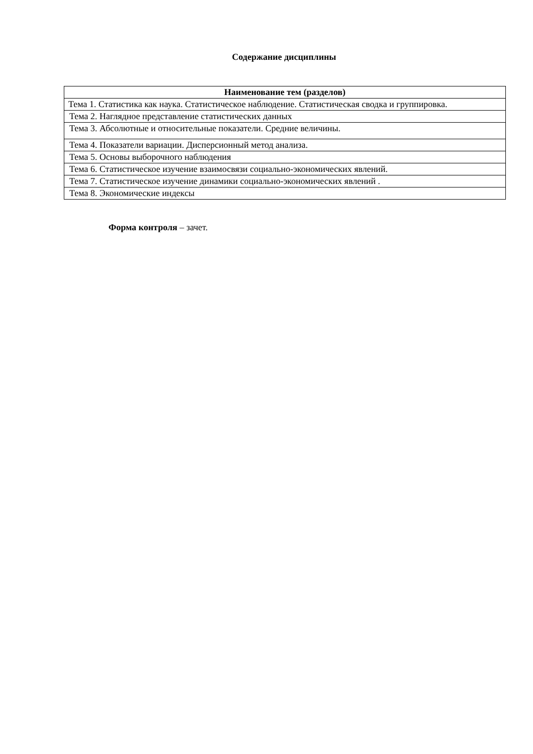Содержание дисциплины
| Наименование тем (разделов) |
| --- |
| Тема 1. Статистика как наука. Статистическое наблюдение. Статистическая сводка и группировка. |
| Тема 2. Наглядное представление статистических данных |
| Тема 3. Абсолютные и относительные показатели. Средние величины. |
| Тема 4. Показатели вариации. Дисперсионный метод анализа. |
| Тема 5. Основы выборочного наблюдения |
| Тема 6. Статистическое изучение взаимосвязи социально-экономических явлений. |
| Тема 7. Статистическое изучение динамики социально-экономических явлений . |
| Тема 8. Экономические индексы |
Форма контроля – зачет.